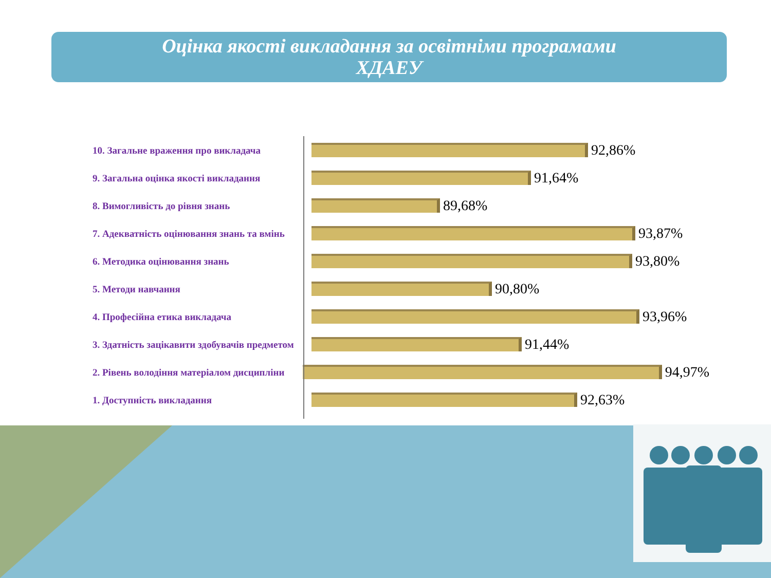Оцінка якості викладання за освітніми програмами
ХДАЕУ
10. Загальне враження про викладача
92,86%
9. Загальна оцінка якості викладання
91,64%
8. Вимогливість до рівня знань
89,68%
7. Адекватність оцінювання знань та вмінь
93,87%
6. Методика оцінювання знань
93,80%
5. Методи навчання
90,80%
4. Професійна етика викладача
93,96%
3. Здатність зацікавити здобувачів предметом
91,44%
2. Рівень володіння матеріалом дисципліни
94,97%
1. Доступність викладання
92,63%